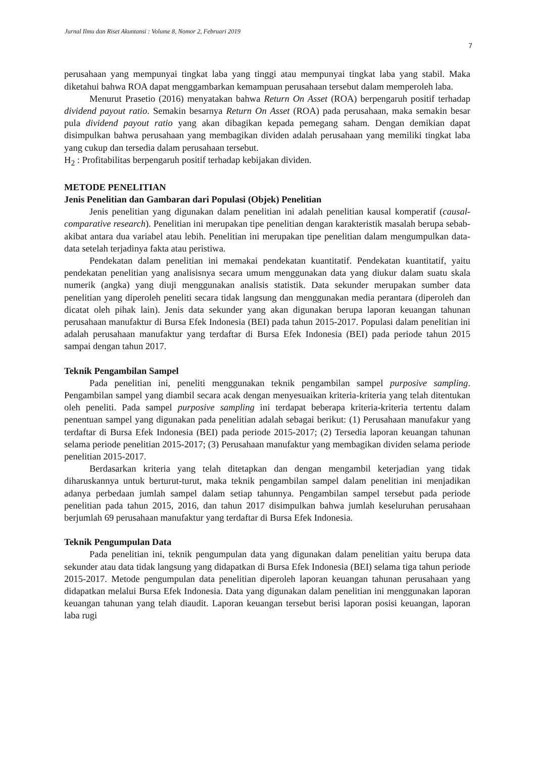Jurnal Ilmu dan Riset Akuntansi : Volume 8, Nomor 2, Februari 2019
7
perusahaan yang mempunyai tingkat laba yang tinggi atau mempunyai tingkat laba yang stabil. Maka diketahui bahwa ROA dapat menggambarkan kemampuan perusahaan tersebut dalam memperoleh laba.
Menurut Prasetio (2016) menyatakan bahwa Return On Asset (ROA) berpengaruh positif terhadap dividend payout ratio. Semakin besarnya Return On Asset (ROA) pada perusahaan, maka semakin besar pula dividend payout ratio yang akan dibagikan kepada pemegang saham. Dengan demikian dapat disimpulkan bahwa perusahaan yang membagikan dividen adalah perusahaan yang memiliki tingkat laba yang cukup dan tersedia dalam perusahaan tersebut.
H<sub>2</sub> : Profitabilitas berpengaruh positif terhadap kebijakan dividen.
METODE PENELITIAN
Jenis Penelitian dan Gambaran dari Populasi (Objek) Penelitian
Jenis penelitian yang digunakan dalam penelitian ini adalah penelitian kausal komperatif (causal-comparative research). Penelitian ini merupakan tipe penelitian dengan karakteristik masalah berupa sebab-akibat antara dua variabel atau lebih. Penelitian ini merupakan tipe penelitian dalam mengumpulkan data-data setelah terjadinya fakta atau peristiwa.
Pendekatan dalam penelitian ini memakai pendekatan kuantitatif. Pendekatan kuantitatif, yaitu pendekatan penelitian yang analisisnya secara umum menggunakan data yang diukur dalam suatu skala numerik (angka) yang diuji menggunakan analisis statistik. Data sekunder merupakan sumber data penelitian yang diperoleh peneliti secara tidak langsung dan menggunakan media perantara (diperoleh dan dicatat oleh pihak lain). Jenis data sekunder yang akan digunakan berupa laporan keuangan tahunan perusahaan manufaktur di Bursa Efek Indonesia (BEI) pada tahun 2015-2017. Populasi dalam penelitian ini adalah perusahaan manufaktur yang terdaftar di Bursa Efek Indonesia (BEI) pada periode tahun 2015 sampai dengan tahun 2017.
Teknik Pengambilan Sampel
Pada penelitian ini, peneliti menggunakan teknik pengambilan sampel purposive sampling. Pengambilan sampel yang diambil secara acak dengan menyesuaikan kriteria-kriteria yang telah ditentukan oleh peneliti. Pada sampel purposive sampling ini terdapat beberapa kriteria-kriteria tertentu dalam penentuan sampel yang digunakan pada penelitian adalah sebagai berikut: (1) Perusahaan manufakur yang terdaftar di Bursa Efek Indonesia (BEI) pada periode 2015-2017; (2) Tersedia laporan keuangan tahunan selama periode penelitian 2015-2017; (3) Perusahaan manufaktur yang membagikan dividen selama periode penelitian 2015-2017.
Berdasarkan kriteria yang telah ditetapkan dan dengan mengambil keterjadian yang tidak diharuskannya untuk berturut-turut, maka teknik pengambilan sampel dalam penelitian ini menjadikan adanya perbedaan jumlah sampel dalam setiap tahunnya. Pengambilan sampel tersebut pada periode penelitian pada tahun 2015, 2016, dan tahun 2017 disimpulkan bahwa jumlah keseluruhan perusahaan berjumlah 69 perusahaan manufaktur yang terdaftar di Bursa Efek Indonesia.
Teknik Pengumpulan Data
Pada penelitian ini, teknik pengumpulan data yang digunakan dalam penelitian yaitu berupa data sekunder atau data tidak langsung yang didapatkan di Bursa Efek Indonesia (BEI) selama tiga tahun periode 2015-2017. Metode pengumpulan data penelitian diperoleh laporan keuangan tahunan perusahaan yang didapatkan melalui Bursa Efek Indonesia. Data yang digunakan dalam penelitian ini menggunakan laporan keuangan tahunan yang telah diaudit. Laporan keuangan tersebut berisi laporan posisi keuangan, laporan laba rugi